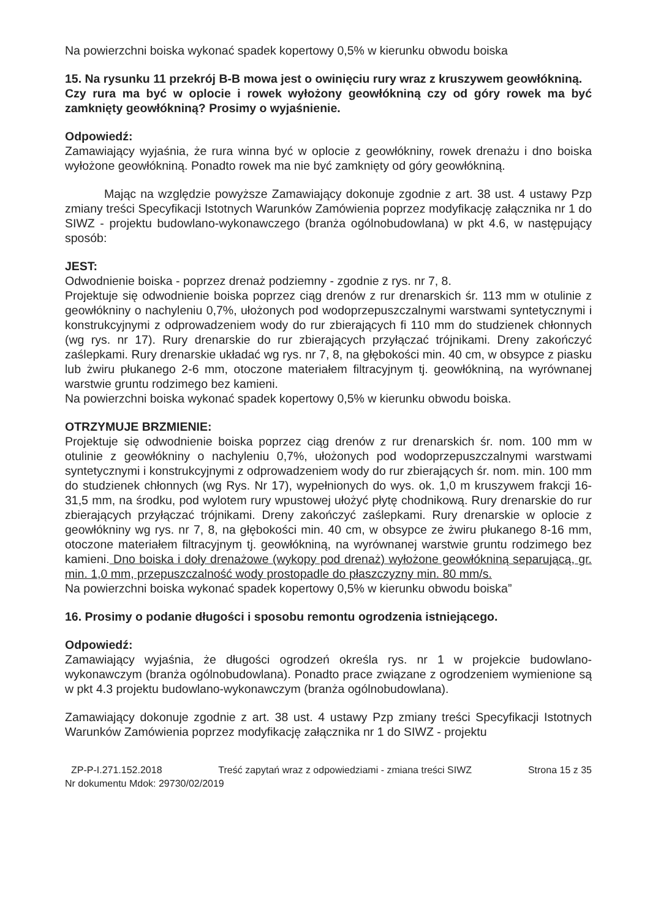Na powierzchni boiska wykonać spadek kopertowy 0,5% w kierunku obwodu boiska
15. Na rysunku 11 przekrój B-B mowa jest o owinięciu rury wraz z kruszywem geowłókniną.
Czy rura ma być w oplocie i rowek wyłożony geowłókniną czy od góry rowek ma być zamknięty geowłókniną? Prosimy o wyjaśnienie.
Odpowiedź:
Zamawiający wyjaśnia, że rura winna być w oplocie z geowłókniny, rowek drenażu i dno boiska wyłożone geowłókniną. Ponadto rowek ma nie być zamknięty od góry geowłókniną.
Mając na względzie powyższe Zamawiający dokonuje zgodnie z art. 38 ust. 4 ustawy Pzp zmiany treści Specyfikacji Istotnych Warunków Zamówienia poprzez modyfikację załącznika nr 1 do SIWZ - projektu budowlano-wykonawczego (branża ogólnobudowlana) w pkt 4.6, w następujący sposób:
JEST:
Odwodnienie boiska - poprzez drenaż podziemny - zgodnie z rys. nr 7, 8.
Projektuje się odwodnienie boiska poprzez ciąg drenów z rur drenarskich śr. 113 mm w otulinie z geowłókniny o nachyleniu 0,7%, ułożonych pod wodoprzepuszczalnymi warstwami syntetycznymi i konstrukcyjnymi z odprowadzeniem wody do rur zbierających fi 110 mm do studzienek chłonnych (wg rys. nr 17). Rury drenarskie do rur zbierających przyłączać trójnikami. Dreny zakończyć zaślepkami. Rury drenarskie układać wg rys. nr 7, 8, na głębokości min. 40 cm, w obsypce z piasku lub żwiru płukanego 2-6 mm, otoczone materiałem filtracyjnym tj. geowłókniną, na wyrównanej warstwie gruntu rodzimego bez kamieni.
Na powierzchni boiska wykonać spadek kopertowy 0,5% w kierunku obwodu boiska.
OTRZYMUJE BRZMIENIE:
Projektuje się odwodnienie boiska poprzez ciąg drenów z rur drenarskich śr. nom. 100 mm w otulinie z geowłókniny o nachyleniu 0,7%, ułożonych pod wodoprzepuszczalnymi warstwami syntetycznymi i konstrukcyjnymi z odprowadzeniem wody do rur zbierających śr. nom. min. 100 mm do studzienek chłonnych (wg Rys. Nr 17), wypełnionych do wys. ok. 1,0 m kruszywem frakcji 16-31,5 mm, na środku, pod wylotem rury wpustowej ułożyć płytę chodnikową. Rury drenarskie do rur zbierających przyłączać trójnikami. Dreny zakończyć zaślepkami. Rury drenarskie w oplocie z geowłókniny wg rys. nr 7, 8, na głębokości min. 40 cm, w obsypce ze żwiru płukanego 8-16 mm, otoczone materiałem filtracyjnym tj. geowłókniną, na wyrównanej warstwie gruntu rodzimego bez kamieni. Dno boiska i doły drenażowe (wykopy pod drenaż) wyłożone geowłókniną separującą, gr. min. 1,0 mm, przepuszczalność wody prostopadle do płaszczyzny min. 80 mm/s.
Na powierzchni boiska wykonać spadek kopertowy 0,5% w kierunku obwodu boiska”
16. Prosimy o podanie długości i sposobu remontu ogrodzenia istniejącego.
Odpowiedź:
Zamawiający wyjaśnia, że długości ogrodzeń określa rys. nr 1 w projekcie budowlano-wykonawczym (branża ogólnobudowlana). Ponadto prace związane z ogrodzeniem wymienione są w pkt 4.3 projektu budowlano-wykonawczym (branża ogólnobudowlana).
Zamawiający dokonuje zgodnie z art. 38 ust. 4 ustawy Pzp zmiany treści Specyfikacji Istotnych Warunków Zamówienia poprzez modyfikację załącznika nr 1 do SIWZ - projektu
ZP-P-I.271.152.2018 Treść zapytań wraz z odpowiedziami - zmiana treści SIWZ Strona 15 z 35
Nr dokumentu Mdok: 29730/02/2019